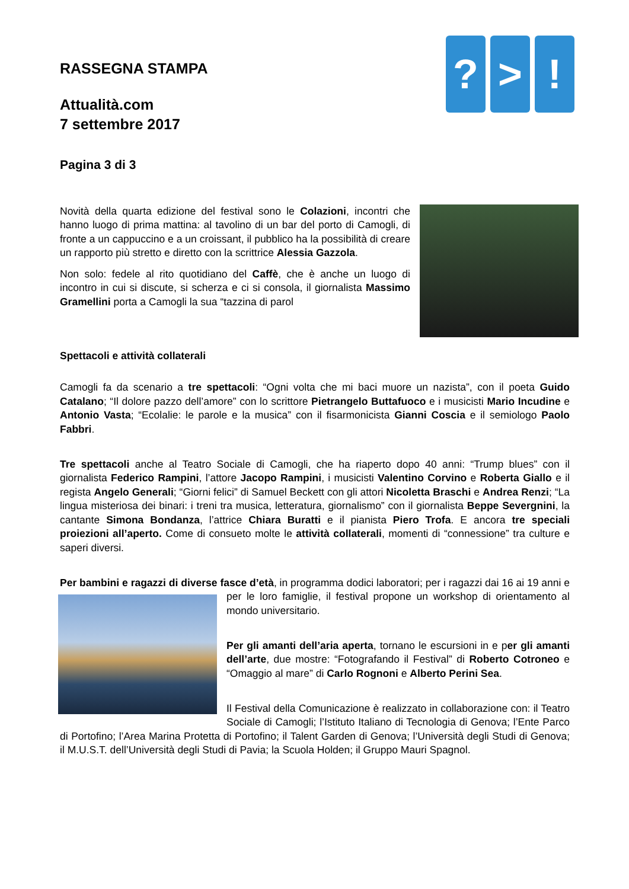RASSEGNA STAMPA
Attualità.com
7 settembre 2017
Pagina 3 di 3
? > !
Novità della quarta edizione del festival sono le Colazioni, incontri che hanno luogo di prima mattina: al tavolino di un bar del porto di Camogli, di fronte a un cappuccino e a un croissant, il pubblico ha la possibilità di creare un rapporto più stretto e diretto con la scrittrice Alessia Gazzola.
Non solo: fedele al rito quotidiano del Caffè, che è anche un luogo di incontro in cui si discute, si scherza e ci si consola, il giornalista Massimo Gramellini porta a Camogli la sua “tazzina di parol
Spettacoli e attività collaterali
Camogli fa da scenario a tre spettacoli: “Ogni volta che mi baci muore un nazista”, con il poeta Guido Catalano; “Il dolore pazzo dell’amore” con lo scrittore Pietrangelo Buttafuoco e i musicisti Mario Incudine e Antonio Vasta; “Ecolalie: le parole e la musica” con il fisarmonicista Gianni Coscia e il semiologo Paolo Fabbri.
Tre spettacoli anche al Teatro Sociale di Camogli, che ha riaperto dopo 40 anni: “Trump blues” con il giornalista Federico Rampini, l’attore Jacopo Rampini, i musicisti Valentino Corvino e Roberta Giallo e il regista Angelo Generali; “Giorni felici” di Samuel Beckett con gli attori Nicoletta Braschi e Andrea Renzi; “La lingua misteriosa dei binari: i treni tra musica, letteratura, giornalismo” con il giornalista Beppe Severgnini, la cantante Simona Bondanza, l’attrice Chiara Buratti e il pianista Piero Trofa. E ancora tre speciali proiezioni all’aperto. Come di consueto molte le attività collaterali, momenti di “connessione” tra culture e saperi diversi.
Per bambini e ragazzi di diverse fasce d’età, in programma dodici laboratori; per i ragazzi dai 16 ai 19 anni e per le loro famiglie, il festival propone un workshop di orientamento al mondo universitario.
Per gli amanti dell’aria aperta, tornano le escursioni in e per gli amanti dell’arte, due mostre: “Fotografando il Festival” di Roberto Cotroneo e “Omaggio al mare” di Carlo Rognoni e Alberto Perini Sea.
Il Festival della Comunicazione è realizzato in collaborazione con: il Teatro Sociale di Camogli; l’Istituto Italiano di Tecnologia di Genova; l’Ente Parco di Portofino; l’Area Marina Protetta di Portofino; il Talent Garden di Genova; l’Università degli Studi di Genova; il M.U.S.T. dell’Università degli Studi di Pavia; la Scuola Holden; il Gruppo Mauri Spagnol.